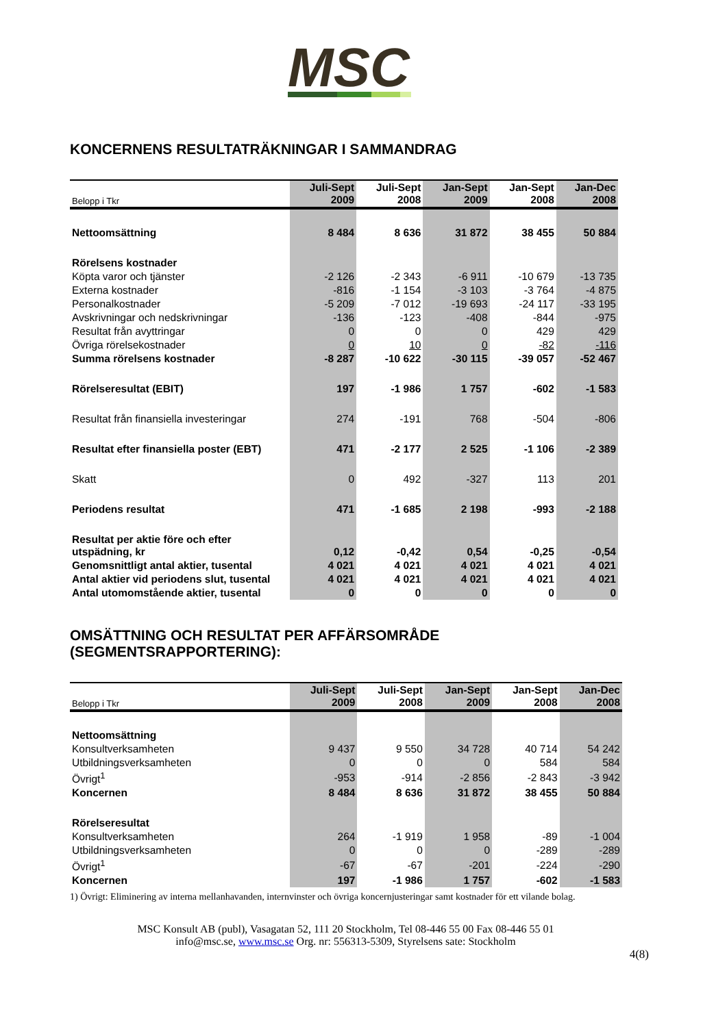MSC
KONCERNENS RESULTATRÄKNINGAR I SAMMANDRAG
| Belopp i Tkr | Juli-Sept 2009 | Juli-Sept 2008 | Jan-Sept 2009 | Jan-Sept 2008 | Jan-Dec 2008 |
| --- | --- | --- | --- | --- | --- |
| Nettoomsättning | 8 484 | 8 636 | 31 872 | 38 455 | 50 884 |
| Rörelsens kostnader | | | | | |
| Köpta varor och tjänster | -2 126 | -2 343 | -6 911 | -10 679 | -13 735 |
| Externa kostnader | -816 | -1 154 | -3 103 | -3 764 | -4 875 |
| Personalkostnader | -5 209 | -7 012 | -19 693 | -24 117 | -33 195 |
| Avskrivningar och nedskrivningar | -136 | -123 | -408 | -844 | -975 |
| Resultat från avyttringar | 0 | 0 | 0 | 429 | 429 |
| Övriga rörelsekostnader | 0 | 10 | 0 | -82 | -116 |
| Summa rörelsens kostnader | -8 287 | -10 622 | -30 115 | -39 057 | -52 467 |
| Rörelseresultat (EBIT) | 197 | -1 986 | 1 757 | -602 | -1 583 |
| Resultat från finansiella investeringar | 274 | -191 | 768 | -504 | -806 |
| Resultat efter finansiella poster (EBT) | 471 | -2 177 | 2 525 | -1 106 | -2 389 |
| Skatt | 0 | 492 | -327 | 113 | 201 |
| Periodens resultat | 471 | -1 685 | 2 198 | -993 | -2 188 |
| Resultat per aktie före och efter utspädning, kr | 0,12 | -0,42 | 0,54 | -0,25 | -0,54 |
| Genomsnittligt antal aktier, tusental | 4 021 | 4 021 | 4 021 | 4 021 | 4 021 |
| Antal aktier vid periodens slut, tusental | 4 021 | 4 021 | 4 021 | 4 021 | 4 021 |
| Antal utomomstående aktier, tusental | 0 | 0 | 0 | 0 | 0 |
OMSÄTTNING OCH RESULTAT PER AFFÄRSOMRÅDE (SEGMENTSRAPPORTERING):
| Belopp i Tkr | Juli-Sept 2009 | Juli-Sept 2008 | Jan-Sept 2009 | Jan-Sept 2008 | Jan-Dec 2008 |
| --- | --- | --- | --- | --- | --- |
| Nettoomsättning | | | | | |
| Konsultverksamheten | 9 437 | 9 550 | 34 728 | 40 714 | 54 242 |
| Utbildningsverksamheten | 0 | 0 | 0 | 584 | 584 |
| Övrigt<sup>1</sup> | -953 | -914 | -2 856 | -2 843 | -3 942 |
| Koncernen | 8 484 | 8 636 | 31 872 | 38 455 | 50 884 |
| Rörelseresultat | | | | | |
| Konsultverksamheten | 264 | -1 919 | 1 958 | -89 | -1 004 |
| Utbildningsverksamheten | 0 | 0 | 0 | -289 | -289 |
| Övrigt<sup>1</sup> | -67 | -67 | -201 | -224 | -290 |
| Koncernen | 197 | -1 986 | 1 757 | -602 | -1 583 |
1) Övrigt: Eliminering av interna mellanhavanden, internvinster och övriga koncernjusteringar samt kostnader för ett vilande bolag.
MSC Konsult AB (publ), Vasagatan 52, 111 20 Stockholm, Tel 08-446 55 00 Fax 08-446 55 01
info@msc.se, www.msc.se Org. nr: 556313-5309, Styrelsens sate: Stockholm
4(8)